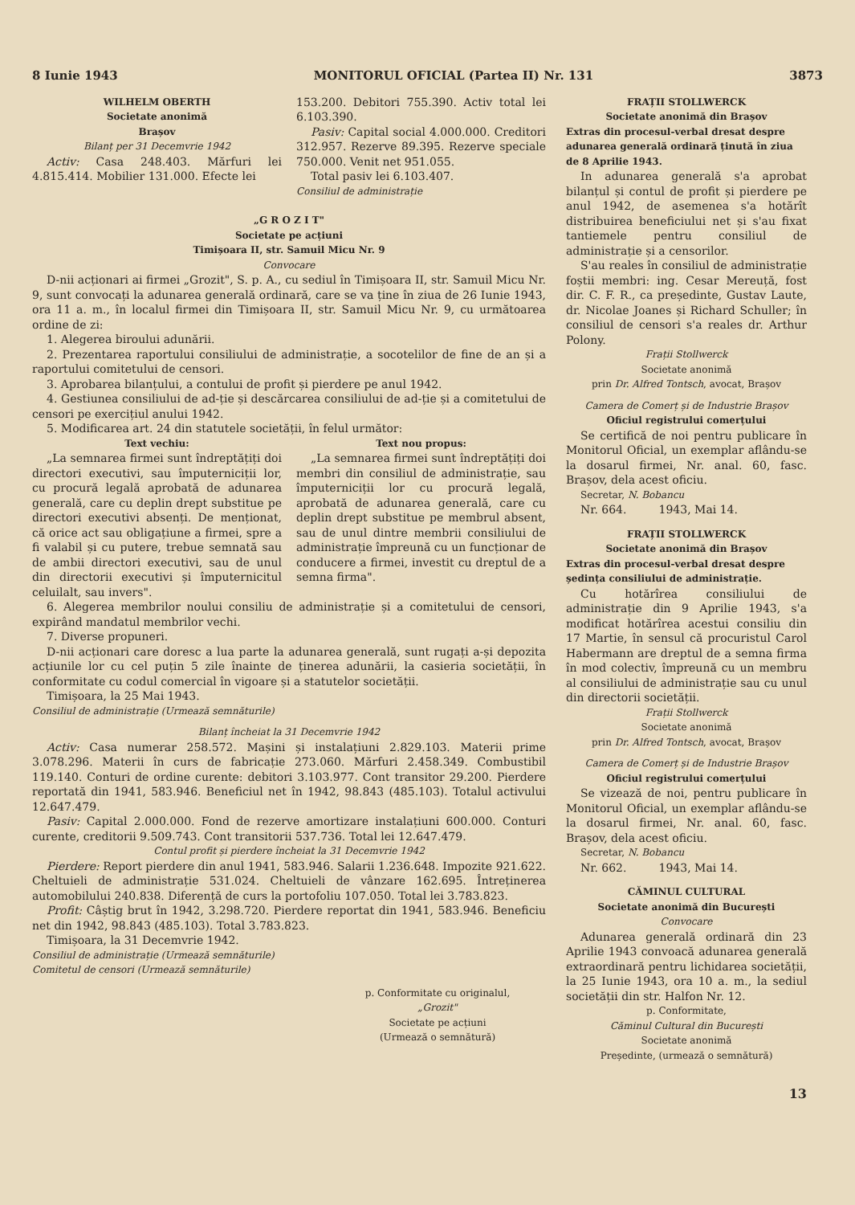8 Iunie 1943 MONITORUL OFICIAL (Partea II) Nr. 131 3873
WILHELM OBERTH
Societate anonimă
Brașov
Bilanț per 31 Decemvrie 1942
Activ: Casa 248.403. Mărfuri lei 4.815.414. Mobilier 131.000. Efecte lei
153.200. Debitori 755.390. Activ total lei 6.103.390.
Pasiv: Capital social 4.000.000. Creditori 312.957. Rezerve 89.395. Rezerve speciale 750.000. Venit net 951.055.
Total pasiv lei 6.103.407.
Consiliul de administrație
„G R O Z I T"
Societate pe acțiuni
Timișoara II, str. Samuil Micu Nr. 9
Convocare
D-nii acționari ai firmei „Grozit", S. p. A., cu sediul în Timișoara II, str. Samuil Micu Nr. 9, sunt convocați la adunarea generală ordinară, care se va ține în ziua de 26 Iunie 1943, ora 11 a. m., în localul firmei din Timișoara II, str. Samuil Micu Nr. 9, cu următoarea ordine de zi:
1. Alegerea biroului adunării.
2. Prezentarea raportului consiliului de administrație, a socotelilor de fine de an și a raportului comitetului de censori.
3. Aprobarea bilanțului, a contului de profit și pierdere pe anul 1942.
4. Gestiunea consiliului de ad-ție și descărcarea consiliului de ad-ție și a comitetului de censori pe exercițiul anului 1942.
5. Modificarea art. 24 din statutele societății, în felul următor:
Text vechiu:
„La semnarea firmei sunt îndreptățiți doi directori executivi, sau împuterniciții lor, cu procură legală aprobată de adunarea generală, care cu deplin drept substitue pe directori executivi absenți. De menționat, că orice act sau obligațiune a firmei, spre a fi valabil și cu putere, trebue semnată sau de ambii directori executivi, sau de unul din directorii executivi și împuternicitul celuilalt, sau invers".
Text nou propus:
„La semnarea firmei sunt îndreptățiți doi membri din consiliul de administrație, sau împuterniciții lor cu procură legală, aprobată de adunarea generală, care cu deplin drept substitue pe membrul absent, sau de unul dintre membrii consiliului de administrație împreună cu un funcționar de conducere a firmei, investit cu dreptul de a semna firma".
6. Alegerea membrilor noului consiliu de administrație și a comitetului de censori, expirând mandatul membrilor vechi.
7. Diverse propuneri.
D-nii acționari care doresc a lua parte la adunarea generală, sunt rugați a-și depozita acțiunile lor cu cel puțin 5 zile înainte de ținerea adunării, la casieria societății, în conformitate cu codul comercial în vigoare și a statutelor societății.
Timișoara, la 25 Mai 1943.
Consiliul de administrație (Urmează semnăturile)
Bilanț încheiat la 31 Decemvrie 1942
Activ: Casa numerar 258.572. Mașini și instalațiuni 2.829.103. Materii prime 3.078.296. Materii în curs de fabricație 273.060. Mărfuri 2.458.349. Combustibil 119.140. Conturi de ordine curente: debitori 3.103.977. Cont transitor 29.200. Pierdere reportată din 1941, 583.946. Beneficiul net în 1942, 98.843 (485.103). Totalul activului 12.647.479.
Pasiv: Capital 2.000.000. Fond de rezerve amortizare instalațiuni 600.000. Conturi curente, creditorii 9.509.743. Cont transitorii 537.736. Total lei 12.647.479.
Contul profit și pierdere încheiat la 31 Decemvrie 1942
Pierdere: Report pierdere din anul 1941, 583.946. Salarii 1.236.648. Impozite 921.622. Cheltuieli de administrație 531.024. Cheltuieli de vânzare 162.695. Întreținerea automobilului 240.838. Diferență de curs la portofoliu 107.050. Total lei 3.783.823.
Profit: Câștig brut în 1942, 3.298.720. Pierdere reportat din 1941, 583.946. Beneficiu net din 1942, 98.843 (485.103). Total 3.783.823.
Timișoara, la 31 Decemvrie 1942.
Consiliul de administrație (Urmează semnăturile)
Comitetul de censori (Urmează semnăturile)
p. Conformitate cu originalul,
„Grozit"
Societate pe acțiuni
(Urmează o semnătură)
FRAȚII STOLLWERCK
Societate anonimă din Brașov
Extras din procesul-verbal dresat despre adunarea generală ordinară ținută în ziua de 8 Aprilie 1943.
In adunarea generală s'a aprobat bilanțul și contul de profit și pierdere pe anul 1942, de asemenea s'a hotărît distribuirea beneficiului net și s'au fixat tantiemele pentru consiliul de administrație și a censorilor.
S'au reales în consiliul de administrație foștii membri: ing. Cesar Mereuță, fost dir. C. F. R., ca președinte, Gustav Laute, dr. Nicolae Joanes și Richard Schuller; în consiliul de censori s'a reales dr. Arthur Polony.
Frații Stollwerck
Societate anonimă
prin Dr. Alfred Tontsch, avocat, Brașov
Camera de Comerț și de Industrie Brașov
Oficiul registrului comerțului
Se certifică de noi pentru publicare în Monitorul Oficial, un exemplar aflându-se la dosarul firmei, Nr. anal. 60, fasc. Brașov, dela acest oficiu.
Secretar, N. Bobancu
Nr. 664. 1943, Mai 14.
FRAȚII STOLLWERCK
Societate anonimă din Brașov
Extras din procesul-verbal dresat despre ședința consiliului de administrație.
Cu hotărîrea consiliului de administrație din 9 Aprilie 1943, s'a modificat hotărîrea acestui consiliu din 17 Martie, în sensul că procuristul Carol Habermann are dreptul de a semna firma în mod colectiv, împreună cu un membru al consiliului de administrație sau cu unul din directorii societății.
Frații Stollwerck
Societate anonimă
prin Dr. Alfred Tontsch, avocat, Brașov
Camera de Comerț și de Industrie Brașov
Oficiul registrului comerțului
Se vizează de noi, pentru publicare în Monitorul Oficial, un exemplar aflându-se la dosarul firmei, Nr. anal. 60, fasc. Brașov, dela acest oficiu.
Secretar, N. Bobancu
Nr. 662. 1943, Mai 14.
CĂMINUL CULTURAL
Societate anonimă din București
Convocare
Adunarea generală ordinară din 23 Aprilie 1943 convoacă adunarea generală extraordinară pentru lichidarea societății, la 25 Iunie 1943, ora 10 a. m., la sediul societății din str. Halfon Nr. 12.
p. Conformitate,
Căminul Cultural din București
Societate anonimă
Președinte, (urmează o semnătură)
13